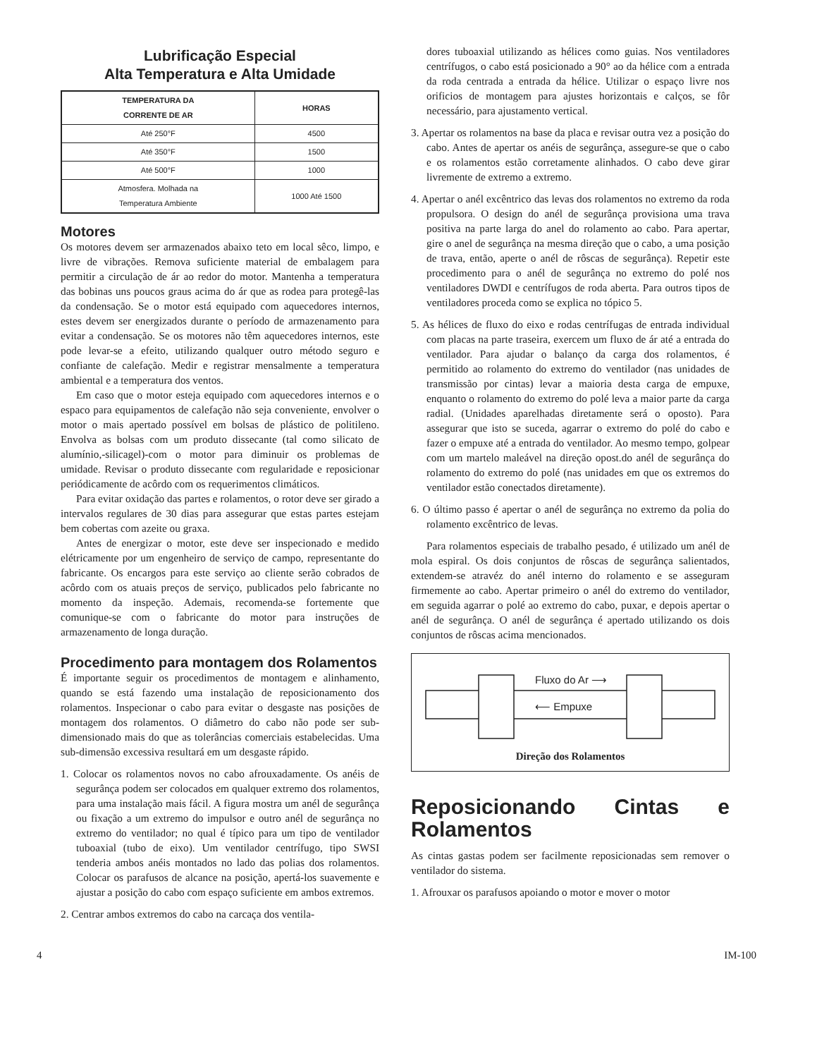Lubrificação Especial
Alta Temperatura e Alta Umidade
| TEMPERATURA DA CORRENTE DE AR | HORAS |
| --- | --- |
| Até 250°F | 4500 |
| Até 350°F | 1500 |
| Até 500°F | 1000 |
| Atmosfera. Molhada na Temperatura Ambiente | 1000 Até 1500 |
Motores
Os motores devem ser armazenados abaixo teto em local sêco, limpo, e livre de vibrações. Remova suficiente material de embalagem para permitir a circulação de ár ao redor do motor. Mantenha a temperatura das bobinas uns poucos graus acima do ár que as rodea para protegê-las da condensação. Se o motor está equipado com aquecedores internos, estes devem ser energizados durante o período de armazenamento para evitar a condensação. Se os motores não têm aquecedores internos, este pode levar-se a efeito, utilizando qualquer outro método seguro e confiante de calefação. Medir e registrar mensalmente a temperatura ambiental e a temperatura dos ventos.
Em caso que o motor esteja equipado com aquecedores internos e o espaco para equipamentos de calefação não seja conveniente, envolver o motor o mais apertado possível em bolsas de plástico de politileno. Envolva as bolsas com um produto dissecante (tal como silicato de alumínio,-silicagel)-com o motor para diminuir os problemas de umidade. Revisar o produto dissecante com regularidade e reposicionar periódicamente de acôrdo com os requerimentos climáticos.
Para evitar oxidação das partes e rolamentos, o rotor deve ser girado a intervalos regulares de 30 dias para assegurar que estas partes estejam bem cobertas com azeite ou graxa.
Antes de energizar o motor, este deve ser inspecionado e medido elétricamente por um engenheiro de serviço de campo, representante do fabricante. Os encargos para este serviço ao cliente serão cobrados de acôrdo com os atuais preços de serviço, publicados pelo fabricante no momento da inspeção. Ademais, recomenda-se fortemente que comunique-se com o fabricante do motor para instruções de armazenamento de longa duração.
Procedimento para montagem dos Rolamentos
É importante seguir os procedimentos de montagem e alinhamento, quando se está fazendo uma instalação de reposicionamento dos rolamentos. Inspecionar o cabo para evitar o desgaste nas posições de montagem dos rolamentos. O diâmetro do cabo não pode ser sub-dimensionado mais do que as tolerâncias comerciais estabelecidas. Uma sub-dimensão excessiva resultará em um desgaste rápido.
1. Colocar os rolamentos novos no cabo afrouxadamente. Os anéis de segurânça podem ser colocados em qualquer extremo dos rolamentos, para uma instalação mais fácil. A figura mostra um anél de segurânça ou fixação a um extremo do impulsor e outro anél de segurânça no extremo do ventilador; no qual é típico para um tipo de ventilador tuboaxial (tubo de eixo). Um ventilador centrífugo, tipo SWSI tenderia ambos anéis montados no lado das polias dos rolamentos. Colocar os parafusos de alcance na posição, apertá-los suavemente e ajustar a posição do cabo com espaço suficiente em ambos extremos.
2. Centrar ambos extremos do cabo na carcaça dos ventila-
dores tuboaxial utilizando as hélices como guias. Nos ventiladores centrífugos, o cabo está posicionado a 90° ao da hélice com a entrada da roda centrada a entrada da hélice. Utilizar o espaço livre nos orificios de montagem para ajustes horizontais e calços, se fôr necessário, para ajustamento vertical.
3. Apertar os rolamentos na base da placa e revisar outra vez a posição do cabo. Antes de apertar os anéis de segurânça, assegure-se que o cabo e os rolamentos estão corretamente alinhados. O cabo deve girar livremente de extremo a extremo.
4. Apertar o anél excêntrico das levas dos rolamentos no extremo da roda propulsora. O design do anél de segurânça provisiona uma trava positiva na parte larga do anel do rolamento ao cabo. Para apertar, gire o anel de segurânça na mesma direção que o cabo, a uma posição de trava, então, aperte o anél de rôscas de segurânça). Repetir este procedimento para o anél de segurânça no extremo do polé nos ventiladores DWDI e centrífugos de roda aberta. Para outros tipos de ventiladores proceda como se explica no tópico 5.
5. As hélices de fluxo do eixo e rodas centrífugas de entrada individual com placas na parte traseira, exercem um fluxo de ár até a entrada do ventilador. Para ajudar o balanço da carga dos rolamentos, é permitido ao rolamento do extremo do ventilador (nas unidades de transmissão por cintas) levar a maioria desta carga de empuxe, enquanto o rolamento do extremo do polé leva a maior parte da carga radial. (Unidades aparelhadas diretamente será o oposto). Para assegurar que isto se suceda, agarrar o extremo do polé do cabo e fazer o empuxe até a entrada do ventilador. Ao mesmo tempo, golpear com um martelo maleável na direção opost.do anél de segurânça do rolamento do extremo do polé (nas unidades em que os extremos do ventilador estão conectados diretamente).
6. O último passo é apertar o anél de segurânça no extremo da polia do rolamento excêntrico de levas.
Para rolamentos especiais de trabalho pesado, é utilizado um anél de mola espiral. Os dois conjuntos de rôscas de segurânça salientados, extendem-se atravéz do anél interno do rolamento e se asseguram firmemente ao cabo. Apertar primeiro o anél do extremo do ventilador, em seguida agarrar o polé ao extremo do cabo, puxar, e depois apertar o anél de segurânça. O anél de segurânça é apertado utilizando os dois conjuntos de rôscas acima mencionados.
Fluxo do Ar ⟶
⟵ Empuxe
Direção dos Rolamentos
Reposicionando Cintas e Rolamentos
As cintas gastas podem ser facilmente reposicionadas sem remover o ventilador do sistema.
1. Afrouxar os parafusos apoiando o motor e mover o motor
4 IM-100